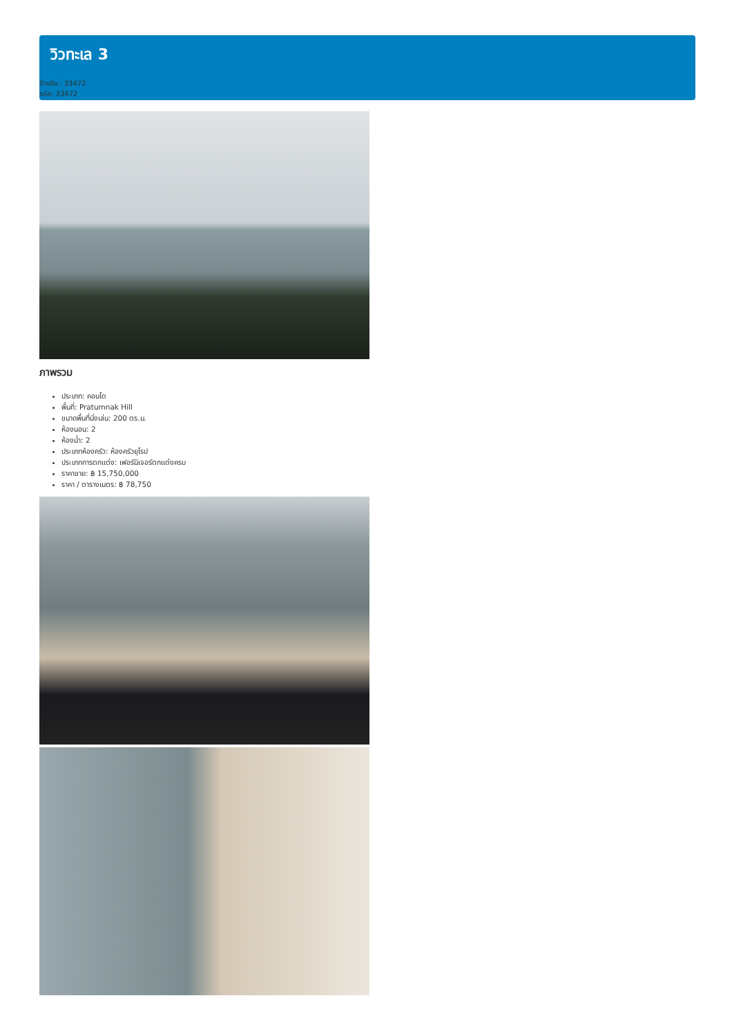วิวทะเล 3
อ้างอิง.: 33472
รหัส: 33472
ภาพรวม
ประเภท: คอนโด
พื้นที่: Pratumnak Hill
ขนาดพื้นที่นั่งเล่น: 200 ตร.ม.
ห้องนอน: 2
ห้องน้ำ: 2
ประเภทห้องครัว: ห้องครัวยุโรป
ประเภทการตกแต่ง: เฟอร์นิเจอร์ตกแต่งครบ
ราคาขาย: ฿ 15,750,000
ราคา / ตารางเมตร: ฿ 78,750